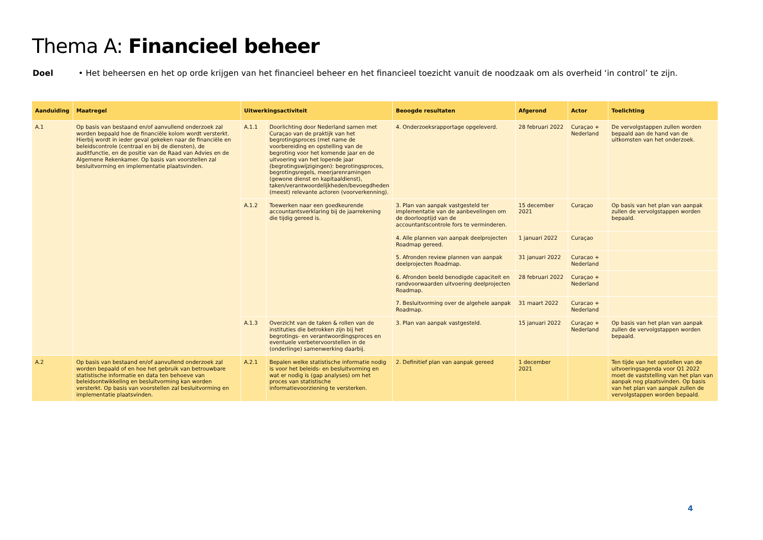Thema A: Financieel beheer
Doel • Het beheersen en het op orde krijgen van het financieel beheer en het financieel toezicht vanuit de noodzaak om als overheid ‘in control’ te zijn.
| Aanduiding | Maatregel | Uitwerkingsactiviteit | | Beoogde resultaten | Afgerond | Actor | Toelichting |
| --- | --- | --- | --- | --- | --- | --- | --- |
| A.1 | Op basis van bestaand en/of aanvullend onderzoek zal worden bepaald hoe de financiële kolom wordt versterkt. Hierbij wordt in ieder geval gekeken naar de financiële en beleidscontrole (centraal en bij de diensten), de auditfunctie, en de positie van de Raad van Advies en de Algemene Rekenkamer. Op basis van voorstellen zal besluitvorming en implementatie plaatsvinden. | A.1.1 | Doorlichting door Nederland samen met Curaçao van de praktijk van het begrotingsproces (met name de voorbereiding en opstelling van de begroting voor het komende jaar en de uitvoering van het lopende jaar (begrotingswijzigingen): begrotingsproces, begrotingsregels, meerjarenramingen (gewone dienst en kapitaaldienst), taken/verantwoordelijkheden/bevoegdheden (meest) relevante actoren (voorverkenning). | 4. Onderzoeksrapportage opgeleverd. | 28 februari 2022 | Curaçao + Nederland | De vervolgstappen zullen worden bepaald aan de hand van de uitkomsten van het onderzoek. |
| | | A.1.2 | Toewerken naar een goedkeurende accountantsverklaring bij de jaarrekening die tijdig gereed is. | 3. Plan van aanpak vastgesteld ter implementatie van de aanbevelingen om de doorlooptijd van de accountantscontrole fors te verminderen. | 15 december 2021 | Curaçao | Op basis van het plan van aanpak zullen de vervolgstappen worden bepaald. |
| | | | | 4. Alle plannen van aanpak deelprojecten Roadmap gereed. | 1 januari 2022 | Curaçao | |
| | | | | 5. Afronden review plannen van aanpak deelprojecten Roadmap. | 31 januari 2022 | Curacao + Nederland | |
| | | | | 6. Afronden beeld benodigde capaciteit en randvoorwaarden uitvoering deelprojecten Roadmap. | 28 februari 2022 | Curaçao + Nederland | |
| | | | | 7. Besluitvorming over de algehele aanpak Roadmap. | 31 maart 2022 | Curacao + Nederland | |
| | | A.1.3 | Overzicht van de taken & rollen van de instituties die betrokken zijn bij het begrotings- en verantwoordingsproces en eventuele verbetervoorstellen in de (onderlinge) samenwerking daarbij. | 3. Plan van aanpak vastgesteld. | 15 januari 2022 | Curaçao + Nederland | Op basis van het plan van aanpak zullen de vervolgstappen worden bepaald. |
| A.2 | Op basis van bestaand en/of aanvullend onderzoek zal worden bepaald of en hoe het gebruik van betrouwbare statistische informatie en data ten behoeve van beleidsontwikkeling en besluitvorming kan worden versterkt. Op basis van voorstellen zal besluitvorming en implementatie plaatsvinden. | A.2.1 | Bepalen welke statistische informatie nodig is voor het beleids- en besluitvorming en wat er nodig is (gap analyses) om het proces van statistische informatievoorziening te versterken. | 2. Definitief plan van aanpak gereed | 1 december 2021 | | Ten tijde van het opstellen van de uitvoeringsagenda voor Q1 2022 moet de vaststelling van het plan van aanpak nog plaatsvinden. Op basis van het plan van aanpak zullen de vervolgstappen worden bepaald. |
4